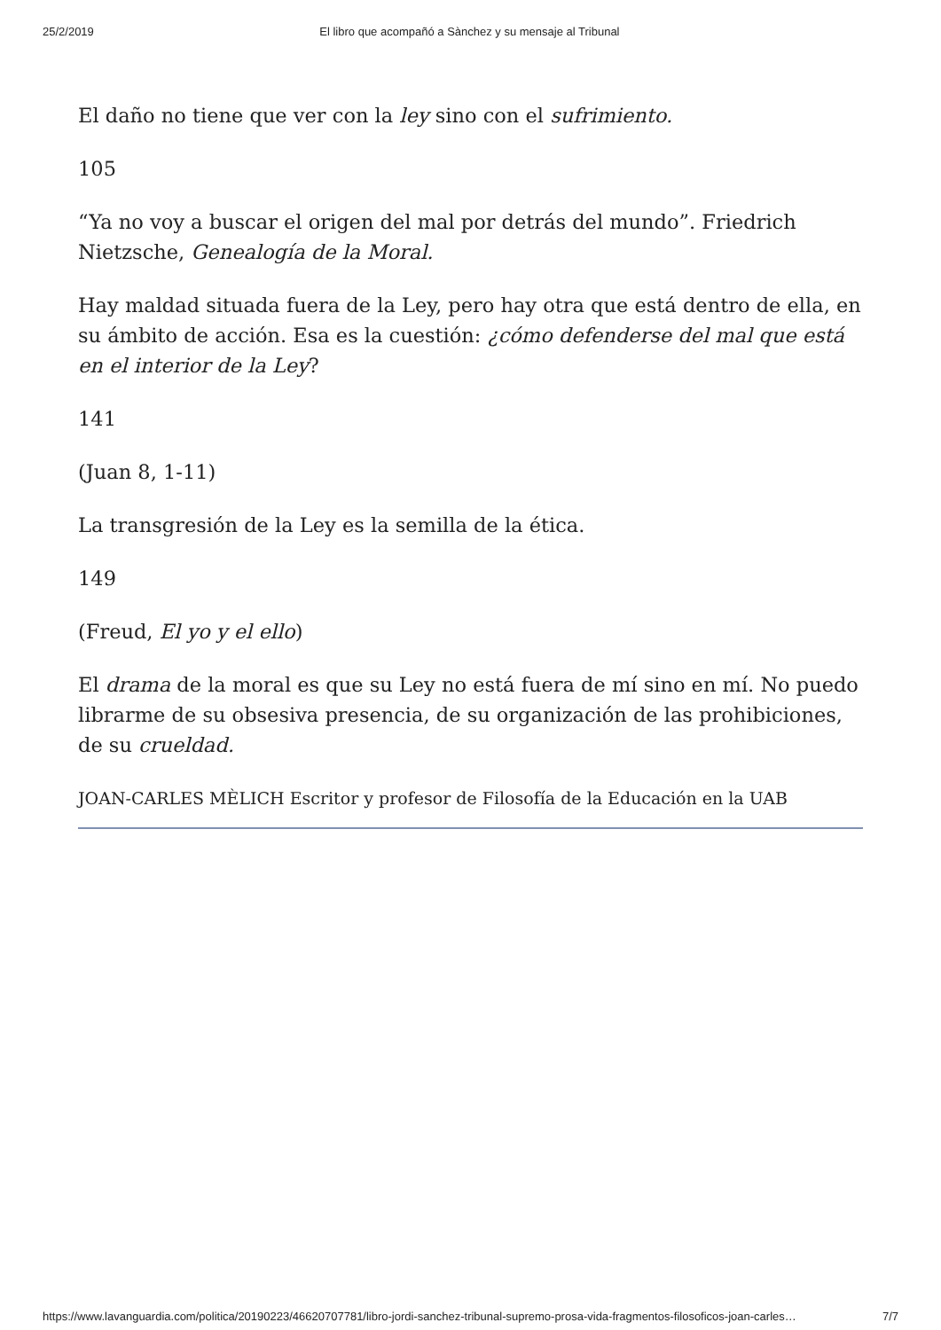25/2/2019 El libro que acompañó a Sànchez y su mensaje al Tribunal
El daño no tiene que ver con la ley sino con el sufrimiento.
105
“Ya no voy a buscar el origen del mal por detrás del mundo”. Friedrich Nietzsche, Genealogía de la Moral.
Hay maldad situada fuera de la Ley, pero hay otra que está dentro de ella, en su ámbito de acción. Esa es la cuestión: ¿cómo defenderse del mal que está en el interior de la Ley?
141
(Juan 8, 1-11)
La transgresión de la Ley es la semilla de la ética.
149
(Freud, El yo y el ello)
El drama de la moral es que su Ley no está fuera de mí sino en mí. No puedo librarme de su obsesiva presencia, de su organización de las prohibiciones, de su crueldad.
JOAN-CARLES MÈLICH Escritor y profesor de Filosofía de la Educación en la UAB
https://www.lavanguardia.com/politica/20190223/46620707781/libro-jordi-sanchez-tribunal-supremo-prosa-vida-fragmentos-filosoficos-joan-carles… 7/7